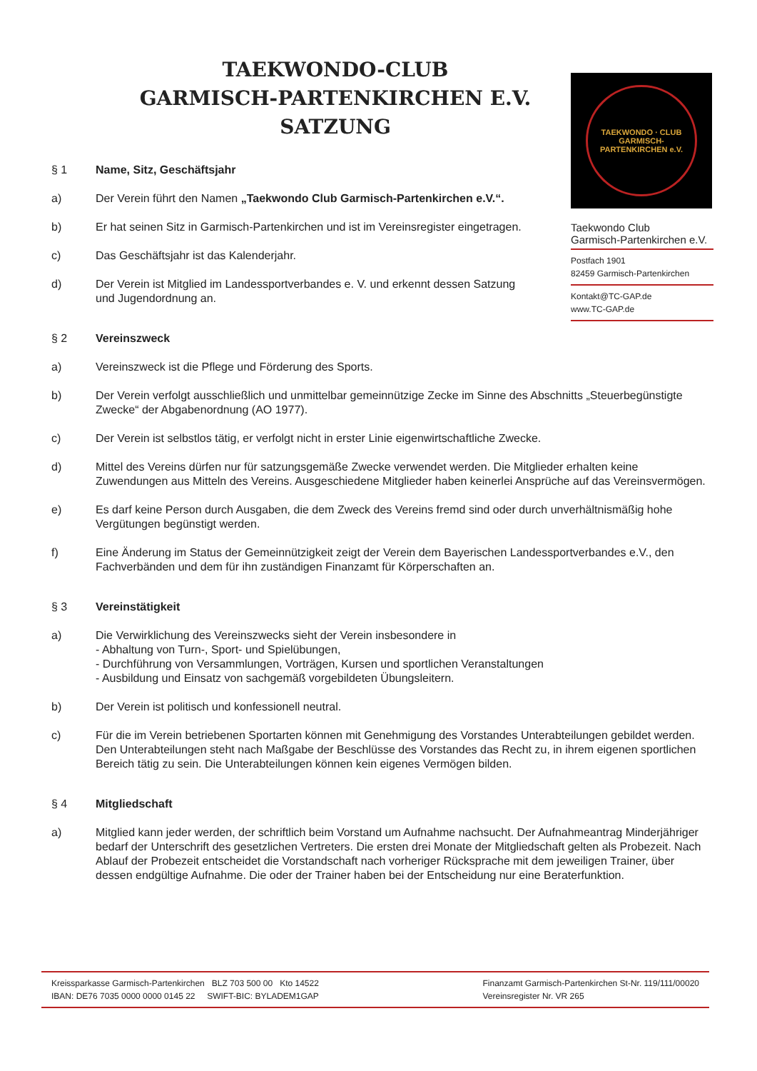TAEKWONDO-CLUB
GARMISCH-PARTENKIRCHEN E.V.
SATZUNG
TAEKWONDO · CLUB
GARMISCH-PARTENKIRCHEN e.V.
Taekwondo Club
Garmisch-Partenkirchen e.V.
Postfach 1901
82459 Garmisch-Partenkirchen
Kontakt@TC-GAP.de
www.TC-GAP.de
§ 1 Name, Sitz, Geschäftsjahr
a) Der Verein führt den Namen „Taekwondo Club Garmisch-Partenkirchen e.V.“.
b) Er hat seinen Sitz in Garmisch-Partenkirchen und ist im Vereinsregister eingetragen.
c) Das Geschäftsjahr ist das Kalenderjahr.
d) Der Verein ist Mitglied im Landessportverbandes e. V. und erkennt dessen Satzung und Jugendordnung an.
§ 2 Vereinszweck
a) Vereinszweck ist die Pflege und Förderung des Sports.
b) Der Verein verfolgt ausschließlich und unmittelbar gemeinnützige Zecke im Sinne des Abschnitts „Steuerbegünstigte Zwecke“ der Abgabenordnung (AO 1977).
c) Der Verein ist selbstlos tätig, er verfolgt nicht in erster Linie eigenwirtschaftliche Zwecke.
d) Mittel des Vereins dürfen nur für satzungsgemäße Zwecke verwendet werden. Die Mitglieder erhalten keine Zuwendungen aus Mitteln des Vereins. Ausgeschiedene Mitglieder haben keinerlei Ansprüche auf das Vereinsvermögen.
e) Es darf keine Person durch Ausgaben, die dem Zweck des Vereins fremd sind oder durch unverhältnismäßig hohe Vergütungen begünstigt werden.
f) Eine Änderung im Status der Gemeinnützigkeit zeigt der Verein dem Bayerischen Landessportverbandes e.V., den Fachverbänden und dem für ihn zuständigen Finanzamt für Körperschaften an.
§ 3 Vereinstätigkeit
a) Die Verwirklichung des Vereinszwecks sieht der Verein insbesondere in
- Abhaltung von Turn-, Sport- und Spielübungen,
- Durchführung von Versammlungen, Vorträgen, Kursen und sportlichen Veranstaltungen
- Ausbildung und Einsatz von sachgemäß vorgebildeten Übungsleitern.
b) Der Verein ist politisch und konfessionell neutral.
c) Für die im Verein betriebenen Sportarten können mit Genehmigung des Vorstandes Unterabteilungen gebildet werden. Den Unterabteilungen steht nach Maßgabe der Beschlüsse des Vorstandes das Recht zu, in ihrem eigenen sportlichen Bereich tätig zu sein. Die Unterabteilungen können kein eigenes Vermögen bilden.
§ 4 Mitgliedschaft
a) Mitglied kann jeder werden, der schriftlich beim Vorstand um Aufnahme nachsucht. Der Aufnahmeantrag Minderjähriger bedarf der Unterschrift des gesetzlichen Vertreters. Die ersten drei Monate der Mitgliedschaft gelten als Probezeit. Nach Ablauf der Probezeit entscheidet die Vorstandschaft nach vorheriger Rücksprache mit dem jeweiligen Trainer, über dessen endgültige Aufnahme. Die oder der Trainer haben bei der Entscheidung nur eine Beraterfunktion.
Kreissparkasse Garmisch-Partenkirchen BLZ 703 500 00 Kto 14522
IBAN: DE76 7035 0000 0000 0145 22 SWIFT-BIC: BYLADEM1GAP
Finanzamt Garmisch-Partenkirchen St-Nr. 119/111/00020
Vereinsregister Nr. VR 265